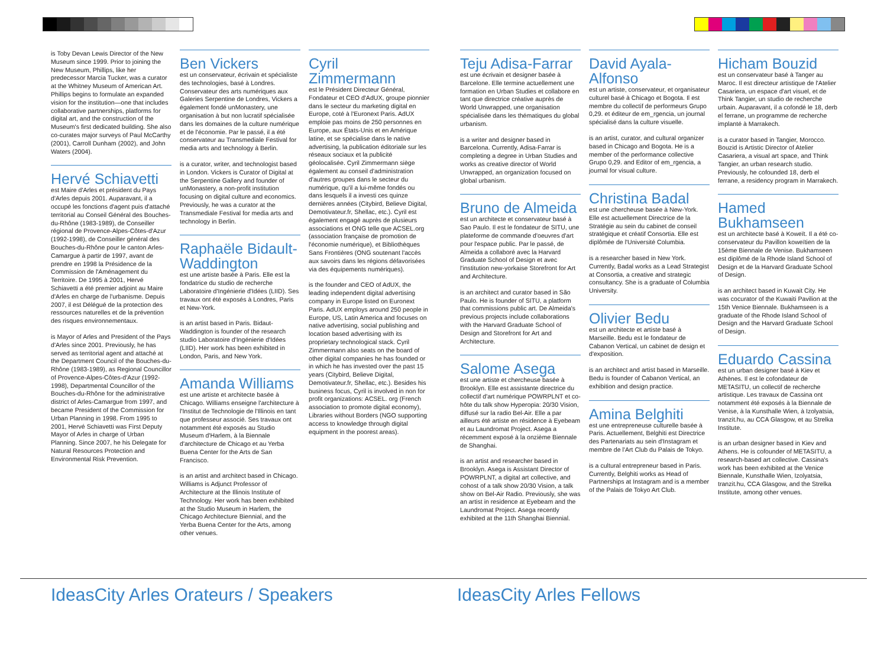is Toby Devan Lewis Director of the New Museum since 1999. Prior to joining the New Museum, Phillips, like her predecessor Marcia Tucker, was a curator at the Whitney Museum of American Art. Phillips begins to formulate an expanded vision for the institution—one that includes collaborative partnerships, platforms for digital art, and the construction of the Museum's first dedicated building. She also co-curates major surveys of Paul McCarthy (2001), Carroll Dunham (2002), and John Waters (2004).
Hervé Schiavetti
est Maire d'Arles et président du Pays d'Arles depuis 2001. Auparavant, il a occupé les fonctions d'agent puis d'attaché territorial au Conseil Général des Bouches-du-Rhône (1983-1989), de Conseiller régional de Provence-Alpes-Côtes-d'Azur (1992-1998), de Conseiller général des Bouches-du-Rhône pour le canton Arles-Camargue à partir de 1997, avant de prendre en 1998 la Présidence de la Commission de l'Aménagement du Territoire. De 1995 à 2001, Hervé Schiavetti a été premier adjoint au Maire d'Arles en charge de l'urbanisme. Depuis 2007, il est Délégué de la protection des ressources naturelles et de la prévention des risques environnementaux.
is Mayor of Arles and President of the Pays d'Arles since 2001. Previously, he has served as territorial agent and attaché at the Department Council of the Bouches-du-Rhône (1983-1989), as Regional Councillor of Provence-Alpes-Côtes-d'Azur (1992-1998), Departmental Councillor of the Bouches-du-Rhône for the administrative district of Arles-Camargue from 1997, and became President of the Commission for Urban Planning in 1998. From 1995 to 2001, Hervé Schiavetti was First Deputy Mayor of Arles in charge of Urban Planning. Since 2007, he his Delegate for Natural Resources Protection and Environmental Risk Prevention.
Ben Vickers
est un conservateur, écrivain et spécialiste des technologies, basé à Londres. Conservateur des arts numériques aux Galeries Serpentine de Londres, Vickers a également fondé unMonastery, une organisation à but non lucratif spécialisée dans les domaines de la culture numérique et de l'économie. Par le passé, il a été conservateur au Transmediale Festival for media arts and technology à Berlin.
is a curator, writer, and technologist based in London. Vickers is Curator of Digital at the Serpentine Gallery and founder of unMonastery, a non-profit institution focusing on digital culture and economics. Previously, he was a curator at the Transmediale Festival for media arts and technology in Berlin.
Raphaële Bidault-Waddington
est une artiste basée à Paris. Elle est la fondatrice du studio de recherche Laboratoire d'Ingénierie d'Idées (LIID). Ses travaux ont été exposés à Londres, Paris et New-York.
is an artist based in Paris. Bidaut-Waddington is founder of the research studio Laboratoire d'Ingénierie d'Idées (LIID). Her work has been exhibited in London, Paris, and New York.
Amanda Williams
est une artiste et architecte basée à Chicago. Williams enseigne l'architecture à l'Institut de Technologie de l'Illinois en tant que professeur associé. Ses travaux ont notamment été exposés au Studio Museum d'Harlem, à la Biennale d'architecture de Chicago et au Yerba Buena Center for the Arts de San Francisco.
is an artist and architect based in Chicago. Williams is Adjunct Professor of Architecture at the Illinois Institute of Technology. Her work has been exhibited at the Studio Museum in Harlem, the Chicago Architecture Biennial, and the Yerba Buena Center for the Arts, among other venues.
Cyril Zimmermann
est le Président Directeur Général, Fondateur et CEO d'AdUX, groupe pionnier dans le secteur du marketing digital en Europe, coté à l'Euronext Paris. AdUX emploie pas moins de 250 personnes en Europe, aux États-Unis et en Amérique latine, et se spécialise dans le native advertising, la publication éditoriale sur les réseaux sociaux et la publicité géolocalisée. Cyril Zimmermann siège également au conseil d'administration d'autres groupes dans le secteur du numérique, qu'il a lui-même fondés ou dans lesquels il a investi ces quinze dernières années (Citybird, Believe Digital, Demotivateur.fr, Shellac, etc.). Cyril est également engagé auprès de plusieurs associations et ONG telle que ACSEL.org (association française de promotion de l'économie numérique), et Bibliothèques Sans Frontières (ONG soutenant l'accès aux savoirs dans les régions défavorisées via des équipements numériques).
is the founder and CEO of AdUX, the leading independent digital advertising company in Europe listed on Euronext Paris. AdUX employs around 250 people in Europe, US, Latin America and focuses on native advertising, social publishing and location based advertising with its proprietary technological stack. Cyril Zimmermann also seats on the board of other digital companies he has founded or in which he has invested over the past 15 years (Citybird, Believe Digital, Demotivateur.fr, Shellac, etc.). Besides his business focus, Cyril is involved in non for profit organizations: ACSEL. org (French association to promote digital economy), Libraries without Borders (NGO supporting access to knowledge through digital equipment in the poorest areas).
Teju Adisa-Farrar
est une écrivain et designer basée à Barcelone. Elle termine actuellement une formation en Urban Studies et collabore en tant que directrice créative auprès de World Unwrapped, une organisation spécialisée dans les thématiques du global urbanism.
is a writer and designer based in Barcelona. Currently, Adisa-Farrar is completing a degree in Urban Studies and works as creative director of World Unwrapped, an organization focused on global urbanism.
Bruno de Almeida
est un architecte et conservateur basé à Sao Paulo. Il est le fondateur de SITU, une plateforme de commande d'oeuvres d'art pour l'espace public. Par le passé, de Almeida a collaboré avec la Harvard Graduate School of Design et avec l'institution new-yorkaise Storefront for Art and Architecture.
is an architect and curator based in São Paulo. He is founder of SITU, a platform that commissions public art. De Almeida's previous projects include collaborations with the Harvard Graduate School of Design and Storefront for Art and Architecture.
Salome Asega
est une artiste et chercheuse basée à Brooklyn. Elle est assistante directrice du collectif d'art numérique POWRPLNT et co-hôte du talk show Hyperopia: 20/30 Vision, diffusé sur la radio Bel-Air. Elle a par ailleurs été artiste en résidence à Eyebeam et au Laundromat Project. Asega a récemment exposé à la onzième Biennale de Shanghai.
is an artist and researcher based in Brooklyn. Asega is Assistant Director of POWRPLNT, a digital art collective, and cohost of a talk show 20/30 Vision, a talk show on Bel-Air Radio. Previously, she was an artist in residence at Eyebeam and the Laundromat Project. Asega recently exhibited at the 11th Shanghai Biennial.
David Ayala-Alfonso
est un artiste, conservateur, et organisateur culturel basé à Chicago et Bogota. Il est membre du collectif de performeurs Grupo 0,29. et éditeur de em_rgencia, un journal spécialisé dans la culture visuelle.
is an artist, curator, and cultural organizer based in Chicago and Bogota. He is a member of the performance collective Grupo 0,29. and Editor of em_rgencia, a journal for visual culture.
Christina Badal
est une chercheuse basée à New-York. Elle est actuellement Directrice de la Stratégie au sein du cabinet de conseil stratégique et créatif Consortia. Elle est diplômée de l'Université Columbia.
is a researcher based in New York. Currently, Badal works as a Lead Strategist at Consortia, a creative and strategic consultancy. She is a graduate of Columbia University.
Olivier Bedu
est un architecte et artiste basé à Marseille. Bedu est le fondateur de Cabanon Vertical, un cabinet de design et d'exposition.
is an architect and artist based in Marseille. Bedu is founder of Cabanon Vertical, an exhibition and design practice.
Amina Belghiti
est une entrepreneuse culturelle basée à Paris. Actuellement, Belghiti est Directrice des Partenariats au sein d'Instagram et membre de l'Art Club du Palais de Tokyo.
is a cultural entrepreneur based in Paris. Currently, Belghiti works as Head of Partnerships at Instagram and is a member of the Palais de Tokyo Art Club.
Hicham Bouzid
est un conservateur basé à Tanger au Maroc. Il est directeur artistique de l'Atelier Casariera, un espace d'art visuel, et de Think Tangier, un studio de recherche urbain. Auparavant, il a cofondé le 18, derb el ferrane, un programme de recherche implanté à Marrakech.
is a curator based in Tangier, Morocco. Bouzid is Artistic Director of Atelier Casariera, a visual art space, and Think Tangier, an urban research studio. Previously, he cofounded 18, derb el ferrane, a residency program in Marrakech.
Hamed Bukhamseen
est un architecte basé à Koweït. Il a été co-conservateur du Pavillon koweïtien de la 15ème Biennale de Venise. Bukhamseen est diplômé de la Rhode Island School of Design et de la Harvard Graduate School of Design.
is an architect based in Kuwait City. He was cocurator of the Kuwaiti Pavilion at the 15th Venice Biennale. Bukhamseen is a graduate of the Rhode Island School of Design and the Harvard Graduate School of Design.
Eduardo Cassina
est un urban designer basé à Kiev et Athènes. Il est le cofondateur de METASITU, un collectif de recherche artistique. Les travaux de Cassina ont notamment été exposés à la Biennale de Venise, à la Kunsthalle Wien, à Izolyatsia, tranzit.hu, au CCA Glasgow, et au Strelka Institute.
is an urban designer based in Kiev and Athens. He is cofounder of METASITU, a research-based art collective. Cassina's work has been exhibited at the Venice Biennale, Kunsthalle Wien, Izolyatsia, tranzit.hu, CCA Glasgow, and the Strelka Institute, among other venues.
IdeasCity Arles Orateurs / Speakers IdeasCity Arles Fellows